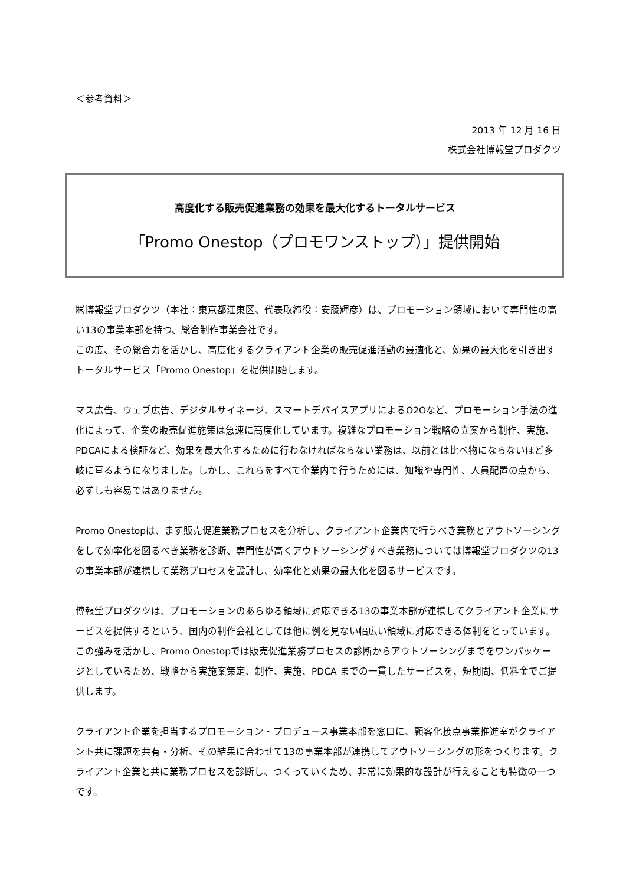＜参考資料＞
2013 年 12 月 16 日
株式会社博報堂プロダクツ
高度化する販売促進業務の効果を最大化するトータルサービス
「Promo Onestop（プロモワンストップ）」提供開始
㈱博報堂プロダクツ（本社：東京都江東区、代表取締役：安藤輝彦）は、プロモーション領域において専門性の高い13の事業本部を持つ、総合制作事業会社です。
この度、その総合力を活かし、高度化するクライアント企業の販売促進活動の最適化と、効果の最大化を引き出すトータルサービス「Promo Onestop」を提供開始します。
マス広告、ウェブ広告、デジタルサイネージ、スマートデバイスアプリによるO2Oなど、プロモーション手法の進化によって、企業の販売促進施策は急速に高度化しています。複雑なプロモーション戦略の立案から制作、実施、PDCAによる検証など、効果を最大化するために行わなければならない業務は、以前とは比べ物にならないほど多岐に亘るようになりました。しかし、これらをすべて企業内で行うためには、知識や専門性、人員配置の点から、必ずしも容易ではありません。
Promo Onestopは、まず販売促進業務プロセスを分析し、クライアント企業内で行うべき業務とアウトソーシングをして効率化を図るべき業務を診断、専門性が高くアウトソーシングすべき業務については博報堂プロダクツの13の事業本部が連携して業務プロセスを設計し、効率化と効果の最大化を図るサービスです。
博報堂プロダクツは、プロモーションのあらゆる領域に対応できる13の事業本部が連携してクライアント企業にサービスを提供するという、国内の制作会社としては他に例を見ない幅広い領域に対応できる体制をとっています。この強みを活かし、Promo Onestopでは販売促進業務プロセスの診断からアウトソーシングまでをワンパッケージとしているため、戦略から実施案策定、制作、実施、PDCA までの一貫したサービスを、短期間、低料金でご提供します。
クライアント企業を担当するプロモーション・プロデュース事業本部を窓口に、顧客化接点事業推進室がクライアント共に課題を共有・分析、その結果に合わせて13の事業本部が連携してアウトソーシングの形をつくります。クライアント企業と共に業務プロセスを診断し、つくっていくため、非常に効果的な設計が行えることも特徴の一つです。